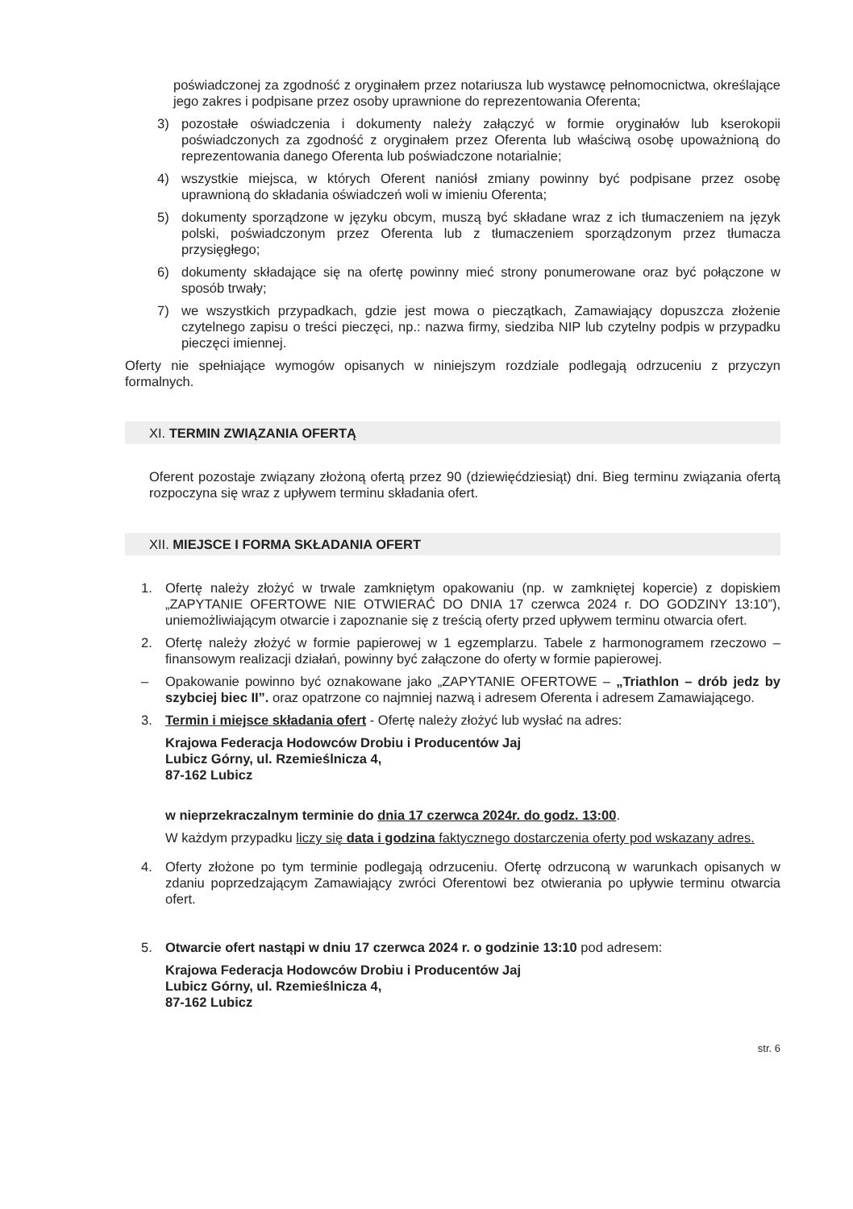poświadczonej za zgodność z oryginałem przez notariusza lub wystawcę pełnomocnictwa, określające jego zakres i podpisane przez osoby uprawnione do reprezentowania Oferenta;
3) pozostałe oświadczenia i dokumenty należy załączyć w formie oryginałów lub kserokopii poświadczonych za zgodność z oryginałem przez Oferenta lub właściwą osobę upoważnioną do reprezentowania danego Oferenta lub poświadczone notarialnie;
4) wszystkie miejsca, w których Oferent naniósł zmiany powinny być podpisane przez osobę uprawnioną do składania oświadczeń woli w imieniu Oferenta;
5) dokumenty sporządzone w języku obcym, muszą być składane wraz z ich tłumaczeniem na język polski, poświadczonym przez Oferenta lub z tłumaczeniem sporządzonym przez tłumacza przysięgłego;
6) dokumenty składające się na ofertę powinny mieć strony ponumerowane oraz być połączone w sposób trwały;
7) we wszystkich przypadkach, gdzie jest mowa o pieczątkach, Zamawiający dopuszcza złożenie czytelnego zapisu o treści pieczęci, np.: nazwa firmy, siedziba NIP lub czytelny podpis w przypadku pieczęci imiennej.
Oferty nie spełniające wymogów opisanych w niniejszym rozdziale podlegają odrzuceniu z przyczyn formalnych.
XI. TERMIN ZWIĄZANIA OFERTĄ
Oferent pozostaje związany złożoną ofertą przez 90 (dziewięćdziesiąt) dni. Bieg terminu związania ofertą rozpoczyna się wraz z upływem terminu składania ofert.
XII. MIEJSCE I FORMA SKŁADANIA OFERT
1. Ofertę należy złożyć w trwale zamkniętym opakowaniu (np. w zamkniętej kopercie) z dopiskiem „ZAPYTANIE OFERTOWE NIE OTWIERAĆ DO DNIA 17 czerwca 2024 r. DO GODZINY 13:10”), uniemożliwiającym otwarcie i zapoznanie się z treścią oferty przed upływem terminu otwarcia ofert.
2. Ofertę należy złożyć w formie papierowej w 1 egzemplarzu. Tabele z harmonogramem rzeczowo – finansowym realizacji działań, powinny być załączone do oferty w formie papierowej.
– Opakowanie powinno być oznakowane jako „ZAPYTANIE OFERTOWE – „Triathlon – drób jedz by szybciej biec II”. oraz opatrzone co najmniej nazwą i adresem Oferenta i adresem Zamawiającego.
3. Termin i miejsce składania ofert - Ofertę należy złożyć lub wysłać na adres:
Krajowa Federacja Hodowców Drobiu i Producentów Jaj
Lubicz Górny, ul. Rzemieślnicza 4,
87-162 Lubicz
w nieprzekraczalnym terminie do dnia 17 czerwca 2024r. do godz. 13:00.
W każdym przypadku liczy się data i godzina faktycznego dostarczenia oferty pod wskazany adres.
4. Oferty złożone po tym terminie podlegają odrzuceniu. Ofertę odrzuconą w warunkach opisanych w zdaniu poprzedzającym Zamawiający zwróci Oferentowi bez otwierania po upływie terminu otwarcia ofert.
5. Otwarcie ofert nastąpi w dniu 17 czerwca 2024 r. o godzinie 13:10 pod adresem:
Krajowa Federacja Hodowców Drobiu i Producentów Jaj
Lubicz Górny, ul. Rzemieślnicza 4,
87-162 Lubicz
str. 6